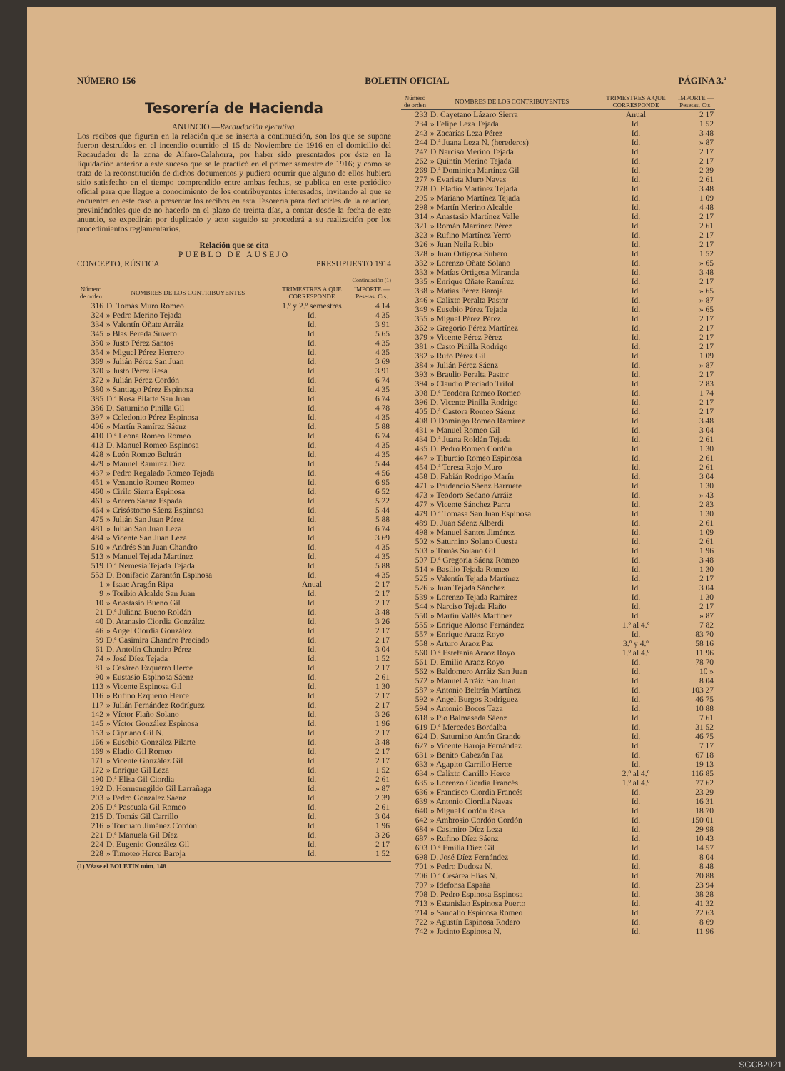NÚMERO 156 BOLETIN OFICIAL PÁGINA 3.ª
Tesorería de Hacienda
ANUNCIO.—Recaudación ejecutiva.
Los recibos que figuran en la relación que se inserta a continuación, son los que se supone fueron destruídos en el incendio ocurrido el 15 de Noviembre de 1916 en el domicilio del Recaudador de la zona de Alfaro-Calahorra, por haber sido presentados por éste en la liquidación anterior a este suceso que se le practicó en el primer semestre de 1916; y como se trata de la reconstitución de dichos documentos y pudiera ocurrir que alguno de ellos hubiera sido satisfecho en el tiempo comprendido entre ambas fechas, se publica en este periódico oficial para que llegue a conocimiento de los contribuyentes interesados, invitando al que se encuentre en este caso a presentar los recibos en esta Tesorería para deducirles de la relación, previniéndoles que de no hacerlo en el plazo de treinta días, a contar desde la fecha de este anuncio, se expedirán por duplicado y acto seguido se procederá a su realización por los procedimientos reglamentarios.
Relación que se cita
PUEBLO DE AUSEJO
CONCEPTO, RÚSTICA PRESUPUESTO 1914
Continuación (1)
| Número de orden | NOMBRES DE LOS CONTRIBUYENTES | TRIMESTRES A QUE CORRESPONDE | IMPORTE — Pesetas. Cts. |
| --- | --- | --- | --- |
| 316 | D. Tomás Muro Romeo | 1.º y 2.º semestres | 4 14 |
| 324 | » Pedro Merino Tejada | Id. | 4 35 |
| 334 | » Valentín Oñate Arráiz | Id. | 3 91 |
| 345 | » Blas Pereda Suvero | Id. | 5 65 |
| 350 | » Justo Pérez Santos | Id. | 4 35 |
| 354 | » Miguel Pérez Herrero | Id. | 4 35 |
| 369 | » Julián Pérez San Juan | Id. | 3 69 |
| 370 | » Justo Pérez Resa | Id. | 3 91 |
| 372 | » Julián Pérez Cordón | Id. | 6 74 |
| 380 | » Santiago Pérez Espinosa | Id. | 4 35 |
| 385 | D.ª Rosa Pilarte San Juan | Id. | 6 74 |
| 386 | D. Saturnino Pinilla Gil | Id. | 4 78 |
| 397 | » Celedonio Pérez Espinosa | Id. | 4 35 |
| 406 | » Martín Ramírez Sáenz | Id. | 5 88 |
| 410 | D.ª Leona Romeo Romeo | Id. | 6 74 |
| 413 | D. Manuel Romeo Espinosa | Id. | 4 35 |
| 428 | » León Romeo Beltrán | Id. | 4 35 |
| 429 | » Manuel Ramírez Díez | Id. | 5 44 |
| 437 | » Pedro Regalado Romeo Tejada | Id. | 4 56 |
| 451 | » Venancio Romeo Romeo | Id. | 6 95 |
| 460 | » Cirilo Sierra Espinosa | Id. | 6 52 |
| 461 | » Antero Sáenz Espada | Id. | 5 22 |
| 464 | » Crisóstomo Sáenz Espinosa | Id. | 5 44 |
| 475 | » Julián San Juan Pérez | Id. | 5 88 |
| 481 | » Julián San Juan Leza | Id. | 6 74 |
| 484 | » Vicente San Juan Leza | Id. | 3 69 |
| 510 | » Andrés San Juan Chandro | Id. | 4 35 |
| 513 | » Manuel Tejada Martínez | Id. | 4 35 |
| 519 | D.ª Nemesia Tejada Tejada | Id. | 5 88 |
| 553 | D. Bonifacio Zarantón Espinosa | Id. | 4 35 |
| 1 | » Isaac Aragón Ripa | Anual | 2 17 |
| 9 | » Toribio Alcalde San Juan | Id. | 2 17 |
| 10 | » Anastasio Bueno Gil | Id. | 2 17 |
| 21 | D.ª Juliana Bueno Roldán | Id. | 3 48 |
| 40 | D. Atanasio Ciordia González | Id. | 3 26 |
| 46 | » Angel Ciordia González | Id. | 2 17 |
| 59 | D.ª Casimira Chandro Preciado | Id. | 2 17 |
| 61 | D. Antolín Chandro Pérez | Id. | 3 04 |
| 74 | » José Díez Tejada | Id. | 1 52 |
| 81 | » Cesáreo Ezquerro Herce | Id. | 2 17 |
| 90 | » Eustasio Espinosa Sáenz | Id. | 2 61 |
| 113 | » Vicente Espinosa Gil | Id. | 1 30 |
| 116 | » Rufino Ezquerro Herce | Id. | 2 17 |
| 117 | » Julián Fernández Rodríguez | Id. | 2 17 |
| 142 | » Víctor Flaño Solano | Id. | 3 26 |
| 145 | » Víctor González Espinosa | Id. | 1 96 |
| 153 | » Cipriano Gil N. | Id. | 2 17 |
| 166 | » Eusebio González Pilarte | Id. | 3 48 |
| 169 | » Eladio Gil Romeo | Id. | 2 17 |
| 171 | » Vicente González Gil | Id. | 2 17 |
| 172 | » Enrique Gil Leza | Id. | 1 52 |
| 190 | D.ª Elisa Gil Ciordia | Id. | 2 61 |
| 192 | D. Hermenegildo Gil Larrañaga | Id. | » 87 |
| 203 | » Pedro González Sáenz | Id. | 2 39 |
| 205 | D.ª Pascuala Gil Romeo | Id. | 2 61 |
| 215 | D. Tomás Gil Carrillo | Id. | 3 04 |
| 216 | » Torcuato Jiménez Cordón | Id. | 1 96 |
| 221 | D.ª Manuela Gil Díez | Id. | 3 26 |
| 224 | D. Eugenio González Gil | Id. | 2 17 |
| 228 | » Timoteo Herce Baroja | Id. | 1 52 |
(1) Véase el BOLETÍN núm. 148
| Número de orden | NOMBRES DE LOS CONTRIBUYENTES | TRIMESTRES A QUE CORRESPONDE | IMPORTE — Pesetas. Cts. |
| --- | --- | --- | --- |
| 233 | D. Cayetano Lázaro Sierra | Anual | 2 17 |
| 234 | » Felipe Leza Tejada | Id. | 1 52 |
| 243 | » Zacarías Leza Pérez | Id. | 3 48 |
| 244 | D.ª Juana Leza N. (herederos) | Id. | » 87 |
| 247 | D Narciso Merino Tejada | Id. | 2 17 |
| 262 | » Quintín Merino Tejada | Id. | 2 17 |
| 269 | D.ª Dominica Martínez Gil | Id. | 2 39 |
| 277 | » Evarista Muro Navas | Id. | 2 61 |
| 278 | D. Eladio Martínez Tejada | Id. | 3 48 |
| 295 | » Mariano Martínez Tejada | Id. | 1 09 |
| 298 | » Martín Merino Alcalde | Id. | 4 48 |
| 314 | » Anastasio Martínez Valle | Id. | 2 17 |
| 321 | » Román Martínez Pérez | Id. | 2 61 |
| 323 | » Rufino Martínez Yerro | Id. | 2 17 |
| 326 | » Juan Neila Rubio | Id. | 2 17 |
| 328 | » Juan Ortigosa Subero | Id. | 1 52 |
| 332 | » Lorenzo Oñate Solano | Id. | » 65 |
| 333 | » Matías Ortigosa Miranda | Id. | 3 48 |
| 335 | » Enrique Oñate Ramírez | Id. | 2 17 |
| 338 | » Matías Pérez Baroja | Id. | » 65 |
| 346 | » Calixto Peralta Pastor | Id. | » 87 |
| 349 | » Eusebio Pérez Tejada | Id. | » 65 |
| 355 | » Miguel Pérez Pérez | Id. | 2 17 |
| 362 | » Gregorio Pérez Martínez | Id. | 2 17 |
| 379 | » Vicente Pérez Pèrez | Id. | 2 17 |
| 381 | » Casto Pinilla Rodrigo | Id. | 2 17 |
| 382 | » Rufo Pérez Gil | Id. | 1 09 |
| 384 | » Julián Pérez Sáenz | Id. | » 87 |
| 393 | » Braulio Peralta Pastor | Id. | 2 17 |
| 394 | » Claudio Preciado Trifol | Id. | 2 83 |
| 398 | D.ª Teodora Romeo Romeo | Id. | 1 74 |
| 396 | D. Vicente Pinilla Rodrigo | Id. | 2 17 |
| 405 | D.ª Castora Romeo Sáenz | Id. | 2 17 |
| 408 | D Domingo Romeo Ramírez | Id. | 3 48 |
| 431 | » Manuel Romeo Gil | Id. | 3 04 |
| 434 | D.ª Juana Roldán Tejada | Id. | 2 61 |
| 435 | D. Pedro Romeo Cordón | Id. | 1 30 |
| 447 | » Tiburcio Romeo Espinosa | Id. | 2 61 |
| 454 | D.ª Teresa Rojo Muro | Id. | 2 61 |
| 458 | D. Fabián Rodrigo Marín | Id. | 3 04 |
| 471 | » Prudencio Sáenz Barruete | Id. | 1 30 |
| 473 | » Teodoro Sedano Arráiz | Id. | » 43 |
| 477 | » Vicente Sánchez Parra | Id. | 2 83 |
| 479 | D.ª Tomasa San Juan Espinosa | Id. | 1 30 |
| 489 | D. Juan Sáenz Alberdi | Id. | 2 61 |
| 498 | » Manuel Santos Jiménez | Id. | 1 09 |
| 502 | » Saturnino Solano Cuesta | Id. | 2 61 |
| 503 | » Tomás Solano Gil | Id. | 1 96 |
| 507 | D.ª Gregoria Sáenz Romeo | Id. | 3 48 |
| 514 | » Basilio Tejada Romeo | Id. | 1 30 |
| 525 | » Valentín Tejada Martínez | Id. | 2 17 |
| 526 | » Juan Tejada Sánchez | Id. | 3 04 |
| 539 | » Lorenzo Tejada Ramírez | Id. | 1 30 |
| 544 | » Narciso Tejada Flaño | Id. | 2 17 |
| 550 | » Martín Vallés Martínez | Id. | » 87 |
| 555 | » Enrique Alonso Fernández | 1.º al 4.º | 7 82 |
| 557 | » Enrique Araoz Royo | Id. | 83 70 |
| 558 | » Arturo Araoz Paz | 3.º y 4.º | 58 16 |
| 560 | D.ª Estefanía Araoz Royo | 1.º al 4.º | 11 96 |
| 561 | D. Emilio Araoz Royo | Id. | 78 70 |
| 562 | » Baldomero Arráiz San Juan | Id. | 10 » |
| 572 | » Manuel Arráiz San Juan | Id. | 8 04 |
| 587 | » Antonio Beltrán Martínez | Id. | 103 27 |
| 592 | » Angel Burgos Rodríguez | Id. | 46 75 |
| 594 | » Antonio Bocos Taza | Id. | 10 88 |
| 618 | » Pío Balmaseda Sáenz | Id. | 7 61 |
| 619 | D.ª Mercedes Bordalba | Id. | 31 52 |
| 624 | D. Saturnino Antón Grande | Id. | 46 75 |
| 627 | » Vicente Baroja Fernández | Id. | 7 17 |
| 631 | » Benito Cabezón Paz | Id. | 67 18 |
| 633 | » Agapito Carrillo Herce | Id. | 19 13 |
| 634 | » Calixto Carrillo Herce | 2.º al 4.º | 116 85 |
| 635 | » Lorenzo Ciordia Francés | 1.º al 4.º | 77 62 |
| 636 | » Francisco Ciordia Francés | Id. | 23 29 |
| 639 | » Antonio Ciordia Navas | Id. | 16 31 |
| 640 | » Miguel Cordón Resa | Id. | 18 70 |
| 642 | » Ambrosio Cordón Cordón | Id. | 150 01 |
| 684 | » Casimiro Díez Leza | Id. | 29 98 |
| 687 | » Rufino Díez Sáenz | Id. | 10 43 |
| 693 | D.ª Emilia Díez Gil | Id. | 14 57 |
| 698 | D. José Díez Fernández | Id. | 8 04 |
| 701 | » Pedro Dudosa N. | Id. | 8 48 |
| 706 | D.ª Cesárea Elías N. | Id. | 20 88 |
| 707 | » Idefonsa España | Id. | 23 94 |
| 708 | D. Pedro Espinosa Espinosa | Id. | 38 28 |
| 713 | » Estanislao Espinosa Puerto | Id. | 41 32 |
| 714 | » Sandalio Espinosa Romeo | Id. | 22 63 |
| 722 | » Agustín Espinosa Rodero | Id. | 8 69 |
| 742 | » Jacinto Espinosa N. | Id. | 11 96 |
SGCB2021